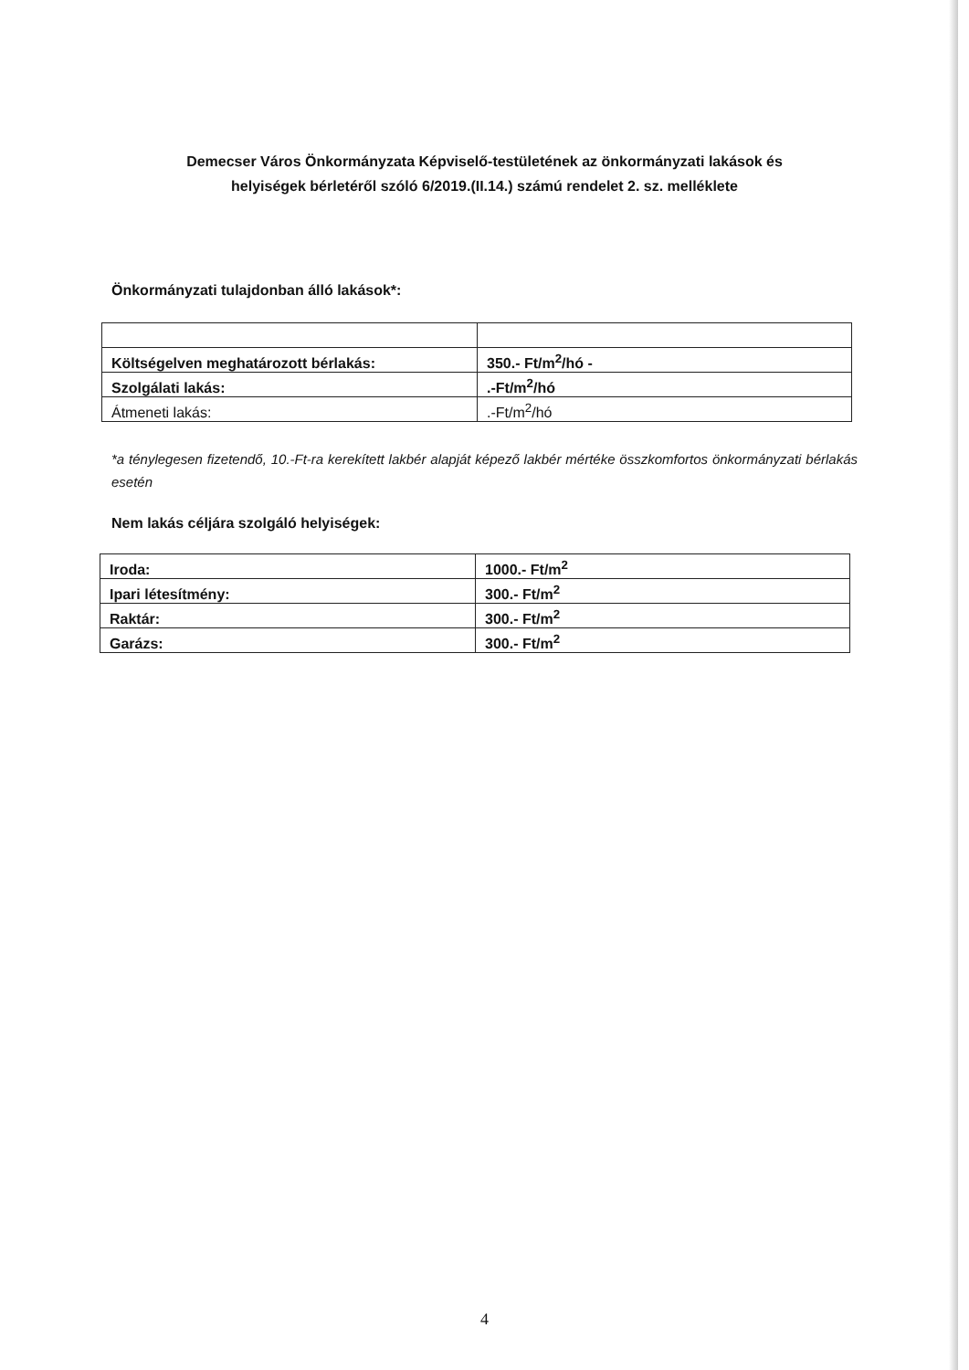Demecser Város Önkormányzata Képviselő-testületének az önkormányzati lakások és
helyiségek bérletéről szóló 6/2019.(II.14.) számú rendelet 2. sz. melléklete
Önkormányzati tulajdonban álló lakások*:
| Költségelven meghatározott bérlakás: | 350.- Ft/m<sup>2</sup>/hó - |
| Szolgálati lakás: | .-Ft/m<sup>2</sup>/hó |
| Átmeneti lakás: | .-Ft/m<sup>2</sup>/hó |
*a ténylegesen fizetendő, 10.-Ft-ra kerekített lakbér alapját képező lakbér mértéke összkomfortos önkormányzati bérlakás esetén
Nem lakás céljára szolgáló helyiségek:
| Iroda: | 1000.- Ft/m<sup>2</sup> |
| Ipari létesítmény: | 300.- Ft/m<sup>2</sup> |
| Raktár: | 300.- Ft/m<sup>2</sup> |
| Garázs: | 300.- Ft/m<sup>2</sup> |
4